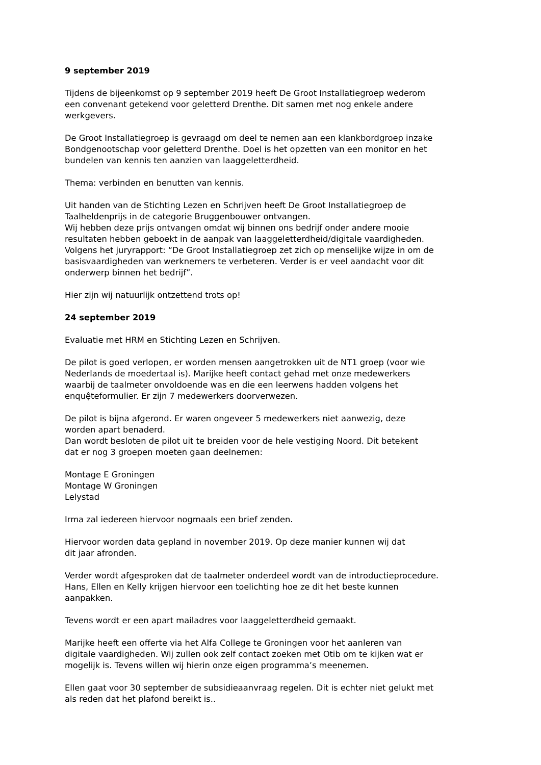9 september 2019
Tijdens de bijeenkomst op 9 september 2019 heeft De Groot Installatiegroep wederom
een convenant getekend voor geletterd Drenthe. Dit samen met nog enkele andere
werkgevers.
De Groot Installatiegroep is gevraagd om deel te nemen aan een klankbordgroep inzake
Bondgenootschap voor geletterd Drenthe. Doel is het opzetten van een monitor en het
bundelen van kennis ten aanzien van laaggeletterdheid.
Thema: verbinden en benutten van kennis.
Uit handen van de Stichting Lezen en Schrijven heeft De Groot Installatiegroep de
Taalheldenprijs in de categorie Bruggenbouwer ontvangen.
Wij hebben deze prijs ontvangen omdat wij binnen ons bedrijf onder andere mooie
resultaten hebben geboekt in de aanpak van laaggeletterdheid/digitale vaardigheden.
Volgens het juryrapport: “De Groot Installatiegroep zet zich op menselijke wijze in om de
basisvaardigheden van werknemers te verbeteren. Verder is er veel aandacht voor dit
onderwerp binnen het bedrijf”.
Hier zijn wij natuurlijk ontzettend trots op!
24 september 2019
Evaluatie met HRM en Stichting Lezen en Schrijven.
De pilot is goed verlopen, er worden mensen aangetrokken uit de NT1 groep (voor wie
Nederlands de moedertaal is). Marijke heeft contact gehad met onze medewerkers
waarbij de taalmeter onvoldoende was en die een leerwens hadden volgens het
enquệteformulier. Er zijn 7 medewerkers doorverwezen.
De pilot is bijna afgerond. Er waren ongeveer 5 medewerkers niet aanwezig, deze
worden apart benaderd.
Dan wordt besloten de pilot uit te breiden voor de hele vestiging Noord. Dit betekent
dat er nog 3 groepen moeten gaan deelnemen:
Montage E Groningen
Montage W Groningen
Lelystad
Irma zal iedereen hiervoor nogmaals een brief zenden.
Hiervoor worden data gepland in november 2019. Op deze manier kunnen wij dat
dit jaar afronden.
Verder wordt afgesproken dat de taalmeter onderdeel wordt van de introductieprocedure.
Hans, Ellen en Kelly krijgen hiervoor een toelichting hoe ze dit het beste kunnen
aanpakken.
Tevens wordt er een apart mailadres voor laaggeletterdheid gemaakt.
Marijke heeft een offerte via het Alfa College te Groningen voor het aanleren van
digitale vaardigheden. Wij zullen ook zelf contact zoeken met Otib om te kijken wat er
mogelijk is. Tevens willen wij hierin onze eigen programma’s meenemen.
Ellen gaat voor 30 september de subsidieaanvraag regelen. Dit is echter niet gelukt met
als reden dat het plafond bereikt is..